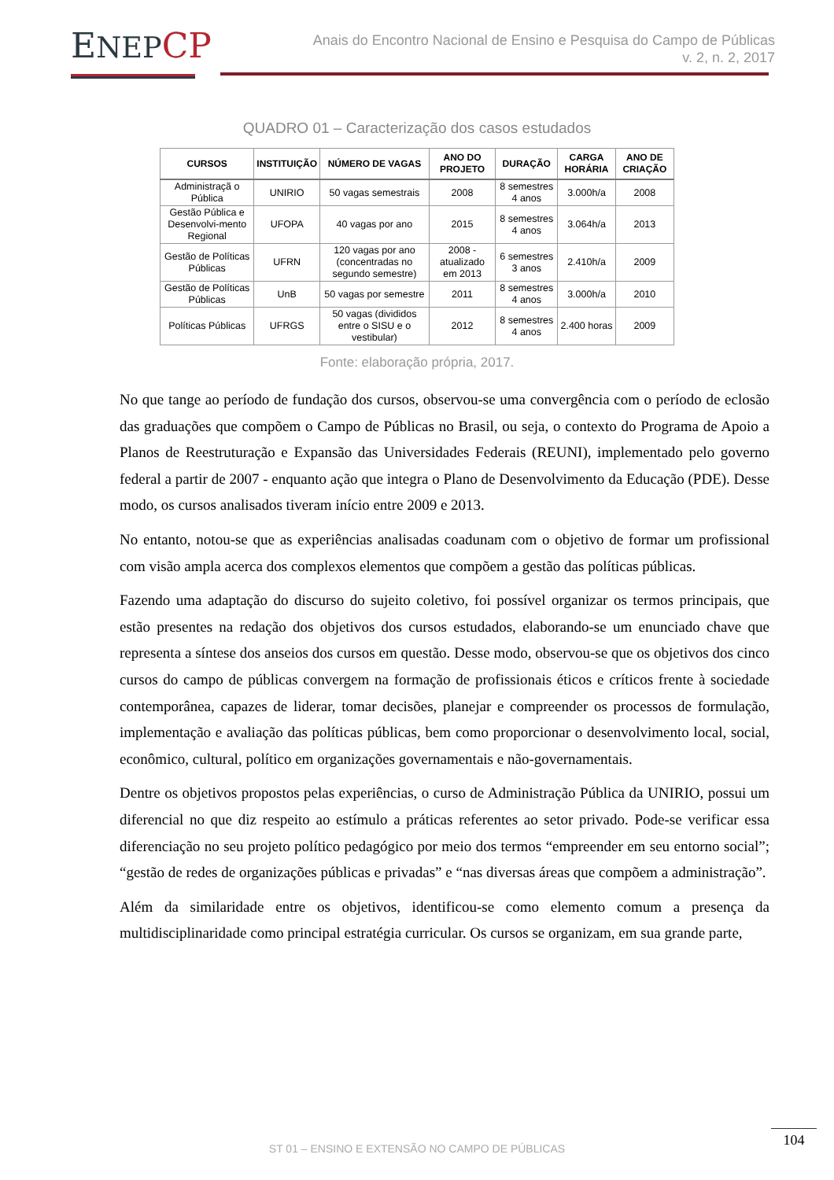ENEP CP
Anais do Encontro Nacional de Ensino e Pesquisa do Campo de Públicas
v. 2, n. 2, 2017
QUADRO 01 – Caracterização dos casos estudados
| CURSOS | INSTITUIÇÃO | NÚMERO DE VAGAS | ANO DO PROJETO | DURAÇÃO | CARGA HORÁRIA | ANO DE CRIAÇÃO |
| --- | --- | --- | --- | --- | --- | --- |
| Administraçã o Pública | UNIRIO | 50 vagas semestrais | 2008 | 8 semestres 4 anos | 3.000h/a | 2008 |
| Gestão Pública e Desenvolvi-mento Regional | UFOPA | 40 vagas por ano | 2015 | 8 semestres 4 anos | 3.064h/a | 2013 |
| Gestão de Políticas Públicas | UFRN | 120 vagas por ano (concentradas no segundo semestre) | 2008 - atualizado em 2013 | 6 semestres 3 anos | 2.410h/a | 2009 |
| Gestão de Políticas Públicas | UnB | 50 vagas por semestre | 2011 | 8 semestres 4 anos | 3.000h/a | 2010 |
| Políticas Públicas | UFRGS | 50 vagas (divididos entre o SISU e o vestibular) | 2012 | 8 semestres 4 anos | 2.400 horas | 2009 |
Fonte: elaboração própria, 2017.
No que tange ao período de fundação dos cursos, observou-se uma convergência com o período de eclosão das graduações que compõem o Campo de Públicas no Brasil, ou seja, o contexto do Programa de Apoio a Planos de Reestruturação e Expansão das Universidades Federais (REUNI), implementado pelo governo federal a partir de 2007 - enquanto ação que integra o Plano de Desenvolvimento da Educação (PDE). Desse modo, os cursos analisados tiveram início entre 2009 e 2013.
No entanto, notou-se que as experiências analisadas coadunam com o objetivo de formar um profissional com visão ampla acerca dos complexos elementos que compõem a gestão das políticas públicas.
Fazendo uma adaptação do discurso do sujeito coletivo, foi possível organizar os termos principais, que estão presentes na redação dos objetivos dos cursos estudados, elaborando-se um enunciado chave que representa a síntese dos anseios dos cursos em questão. Desse modo, observou-se que os objetivos dos cinco cursos do campo de públicas convergem na formação de profissionais éticos e críticos frente à sociedade contemporânea, capazes de liderar, tomar decisões, planejar e compreender os processos de formulação, implementação e avaliação das políticas públicas, bem como proporcionar o desenvolvimento local, social, econômico, cultural, político em organizações governamentais e não-governamentais.
Dentre os objetivos propostos pelas experiências, o curso de Administração Pública da UNIRIO, possui um diferencial no que diz respeito ao estímulo a práticas referentes ao setor privado. Pode-se verificar essa diferenciação no seu projeto político pedagógico por meio dos termos “empreender em seu entorno social”; “gestão de redes de organizações públicas e privadas” e “nas diversas áreas que compõem a administração”.
Além da similaridade entre os objetivos, identificou-se como elemento comum a presença da multidisciplinaridade como principal estratégia curricular. Os cursos se organizam, em sua grande parte,
ST 01 – ENSINO E EXTENSÃO NO CAMPO DE PÚBLICAS
104